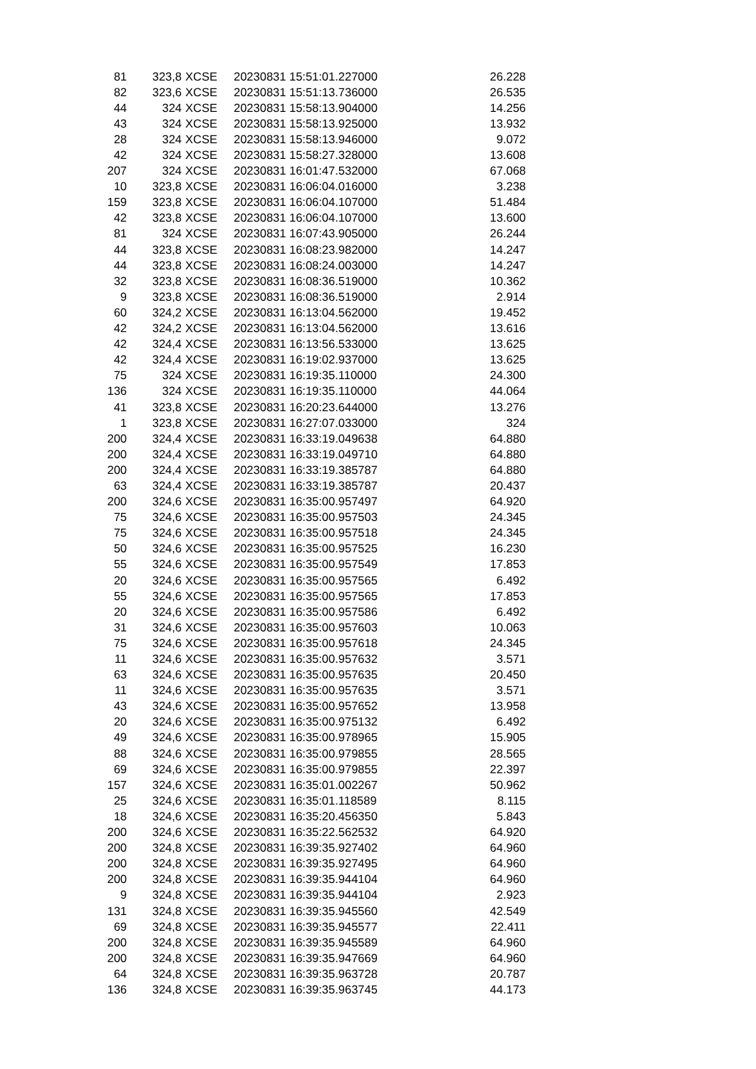| 81 | 323,8 | XCSE | 20230831 15:51:01.227000 | 26.228 |
| 82 | 323,6 | XCSE | 20230831 15:51:13.736000 | 26.535 |
| 44 | 324 | XCSE | 20230831 15:58:13.904000 | 14.256 |
| 43 | 324 | XCSE | 20230831 15:58:13.925000 | 13.932 |
| 28 | 324 | XCSE | 20230831 15:58:13.946000 | 9.072 |
| 42 | 324 | XCSE | 20230831 15:58:27.328000 | 13.608 |
| 207 | 324 | XCSE | 20230831 16:01:47.532000 | 67.068 |
| 10 | 323,8 | XCSE | 20230831 16:06:04.016000 | 3.238 |
| 159 | 323,8 | XCSE | 20230831 16:06:04.107000 | 51.484 |
| 42 | 323,8 | XCSE | 20230831 16:06:04.107000 | 13.600 |
| 81 | 324 | XCSE | 20230831 16:07:43.905000 | 26.244 |
| 44 | 323,8 | XCSE | 20230831 16:08:23.982000 | 14.247 |
| 44 | 323,8 | XCSE | 20230831 16:08:24.003000 | 14.247 |
| 32 | 323,8 | XCSE | 20230831 16:08:36.519000 | 10.362 |
| 9 | 323,8 | XCSE | 20230831 16:08:36.519000 | 2.914 |
| 60 | 324,2 | XCSE | 20230831 16:13:04.562000 | 19.452 |
| 42 | 324,2 | XCSE | 20230831 16:13:04.562000 | 13.616 |
| 42 | 324,4 | XCSE | 20230831 16:13:56.533000 | 13.625 |
| 42 | 324,4 | XCSE | 20230831 16:19:02.937000 | 13.625 |
| 75 | 324 | XCSE | 20230831 16:19:35.110000 | 24.300 |
| 136 | 324 | XCSE | 20230831 16:19:35.110000 | 44.064 |
| 41 | 323,8 | XCSE | 20230831 16:20:23.644000 | 13.276 |
| 1 | 323,8 | XCSE | 20230831 16:27:07.033000 | 324 |
| 200 | 324,4 | XCSE | 20230831 16:33:19.049638 | 64.880 |
| 200 | 324,4 | XCSE | 20230831 16:33:19.049710 | 64.880 |
| 200 | 324,4 | XCSE | 20230831 16:33:19.385787 | 64.880 |
| 63 | 324,4 | XCSE | 20230831 16:33:19.385787 | 20.437 |
| 200 | 324,6 | XCSE | 20230831 16:35:00.957497 | 64.920 |
| 75 | 324,6 | XCSE | 20230831 16:35:00.957503 | 24.345 |
| 75 | 324,6 | XCSE | 20230831 16:35:00.957518 | 24.345 |
| 50 | 324,6 | XCSE | 20230831 16:35:00.957525 | 16.230 |
| 55 | 324,6 | XCSE | 20230831 16:35:00.957549 | 17.853 |
| 20 | 324,6 | XCSE | 20230831 16:35:00.957565 | 6.492 |
| 55 | 324,6 | XCSE | 20230831 16:35:00.957565 | 17.853 |
| 20 | 324,6 | XCSE | 20230831 16:35:00.957586 | 6.492 |
| 31 | 324,6 | XCSE | 20230831 16:35:00.957603 | 10.063 |
| 75 | 324,6 | XCSE | 20230831 16:35:00.957618 | 24.345 |
| 11 | 324,6 | XCSE | 20230831 16:35:00.957632 | 3.571 |
| 63 | 324,6 | XCSE | 20230831 16:35:00.957635 | 20.450 |
| 11 | 324,6 | XCSE | 20230831 16:35:00.957635 | 3.571 |
| 43 | 324,6 | XCSE | 20230831 16:35:00.957652 | 13.958 |
| 20 | 324,6 | XCSE | 20230831 16:35:00.975132 | 6.492 |
| 49 | 324,6 | XCSE | 20230831 16:35:00.978965 | 15.905 |
| 88 | 324,6 | XCSE | 20230831 16:35:00.979855 | 28.565 |
| 69 | 324,6 | XCSE | 20230831 16:35:00.979855 | 22.397 |
| 157 | 324,6 | XCSE | 20230831 16:35:01.002267 | 50.962 |
| 25 | 324,6 | XCSE | 20230831 16:35:01.118589 | 8.115 |
| 18 | 324,6 | XCSE | 20230831 16:35:20.456350 | 5.843 |
| 200 | 324,6 | XCSE | 20230831 16:35:22.562532 | 64.920 |
| 200 | 324,8 | XCSE | 20230831 16:39:35.927402 | 64.960 |
| 200 | 324,8 | XCSE | 20230831 16:39:35.927495 | 64.960 |
| 200 | 324,8 | XCSE | 20230831 16:39:35.944104 | 64.960 |
| 9 | 324,8 | XCSE | 20230831 16:39:35.944104 | 2.923 |
| 131 | 324,8 | XCSE | 20230831 16:39:35.945560 | 42.549 |
| 69 | 324,8 | XCSE | 20230831 16:39:35.945577 | 22.411 |
| 200 | 324,8 | XCSE | 20230831 16:39:35.945589 | 64.960 |
| 200 | 324,8 | XCSE | 20230831 16:39:35.947669 | 64.960 |
| 64 | 324,8 | XCSE | 20230831 16:39:35.963728 | 20.787 |
| 136 | 324,8 | XCSE | 20230831 16:39:35.963745 | 44.173 |